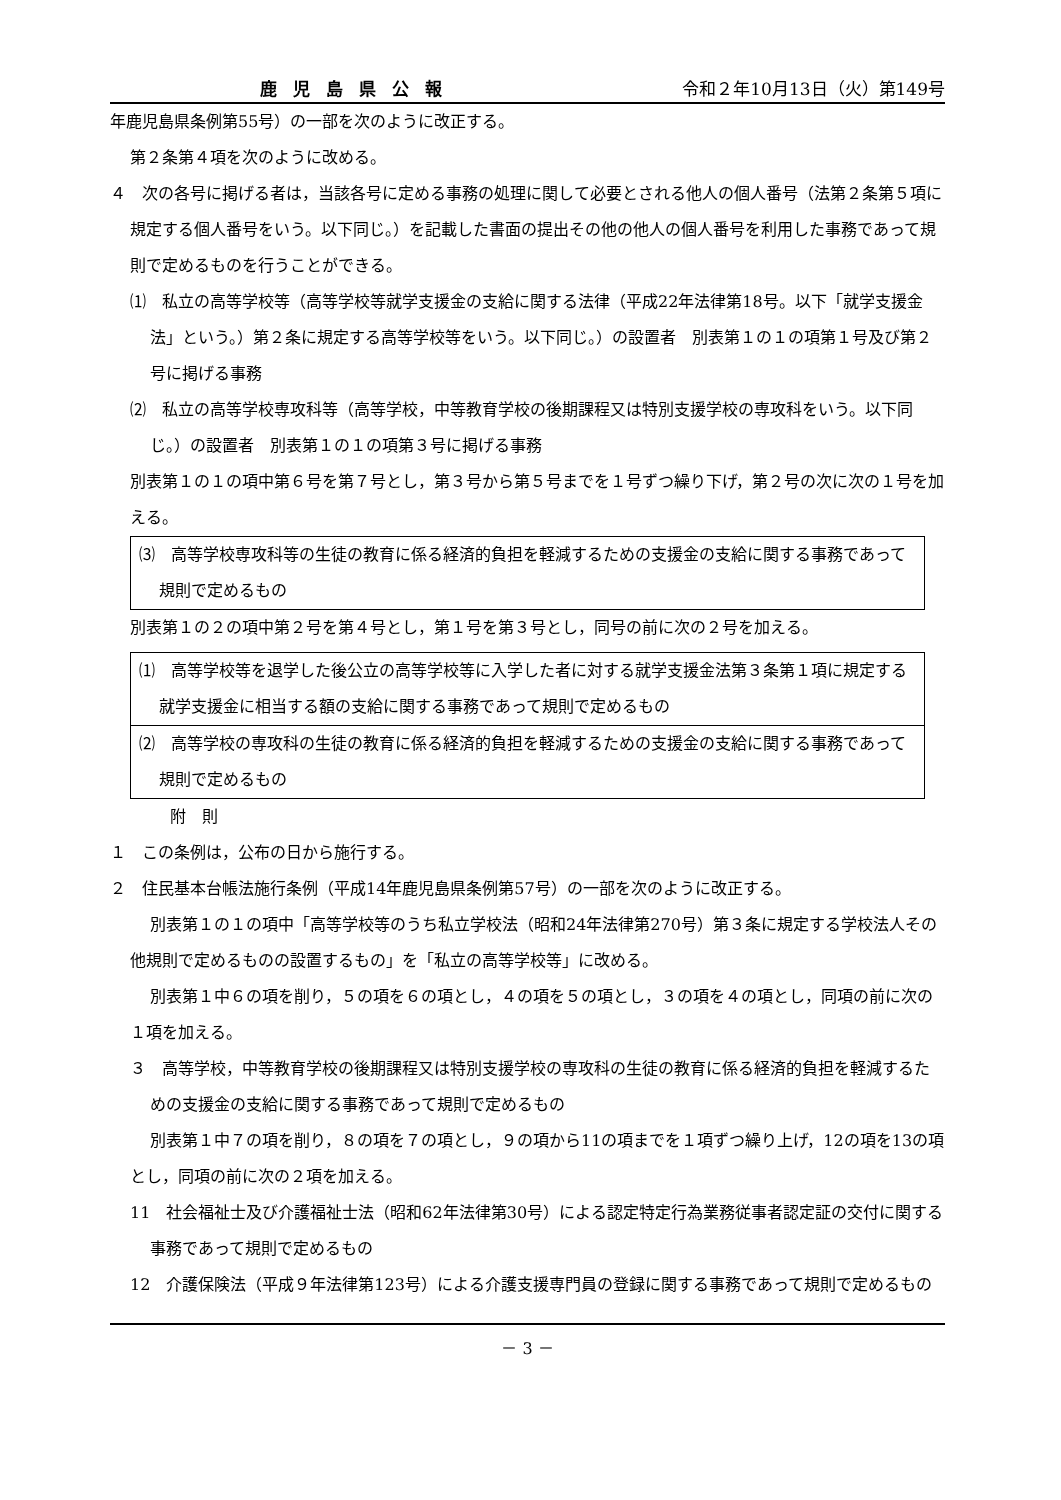鹿児島県公報 令和２年10月13日（火）第149号
年鹿児島県条例第55号）の一部を次のように改正する。
第２条第４項を次のように改める。
４　次の各号に掲げる者は，当該各号に定める事務の処理に関して必要とされる他人の個人番号（法第２条第５項に規定する個人番号をいう。以下同じ。）を記載した書面の提出その他の他人の個人番号を利用した事務であって規則で定めるものを行うことができる。
⑴　私立の高等学校等（高等学校等就学支援金の支給に関する法律（平成22年法律第18号。以下「就学支援金法」という。）第２条に規定する高等学校等をいう。以下同じ。）の設置者　別表第１の１の項第１号及び第２号に掲げる事務
⑵　私立の高等学校専攻科等（高等学校，中等教育学校の後期課程又は特別支援学校の専攻科をいう。以下同じ。）の設置者　別表第１の１の項第３号に掲げる事務
別表第１の１の項中第６号を第７号とし，第３号から第５号までを１号ずつ繰り下げ，第２号の次に次の１号を加える。
⑶　高等学校専攻科等の生徒の教育に係る経済的負担を軽減するための支援金の支給に関する事務であって規則で定めるもの
別表第１の２の項中第２号を第４号とし，第１号を第３号とし，同号の前に次の２号を加える。
⑴　高等学校等を退学した後公立の高等学校等に入学した者に対する就学支援金法第３条第１項に規定する就学支援金に相当する額の支給に関する事務であって規則で定めるもの
⑵　高等学校の専攻科の生徒の教育に係る経済的負担を軽減するための支援金の支給に関する事務であって規則で定めるもの
附　則
１　この条例は，公布の日から施行する。
２　住民基本台帳法施行条例（平成14年鹿児島県条例第57号）の一部を次のように改正する。
別表第１の１の項中「高等学校等のうち私立学校法（昭和24年法律第270号）第３条に規定する学校法人その他規則で定めるものの設置するもの」を「私立の高等学校等」に改める。
別表第１中６の項を削り，５の項を６の項とし，４の項を５の項とし，３の項を４の項とし，同項の前に次の１項を加える。
３　高等学校，中等教育学校の後期課程又は特別支援学校の専攻科の生徒の教育に係る経済的負担を軽減するための支援金の支給に関する事務であって規則で定めるもの
別表第１中７の項を削り，８の項を７の項とし，９の項から11の項までを１項ずつ繰り上げ，12の項を13の項とし，同項の前に次の２項を加える。
11　社会福祉士及び介護福祉士法（昭和62年法律第30号）による認定特定行為業務従事者認定証の交付に関する事務であって規則で定めるもの
12　介護保険法（平成９年法律第123号）による介護支援専門員の登録に関する事務であって規則で定めるもの
－ 3 －